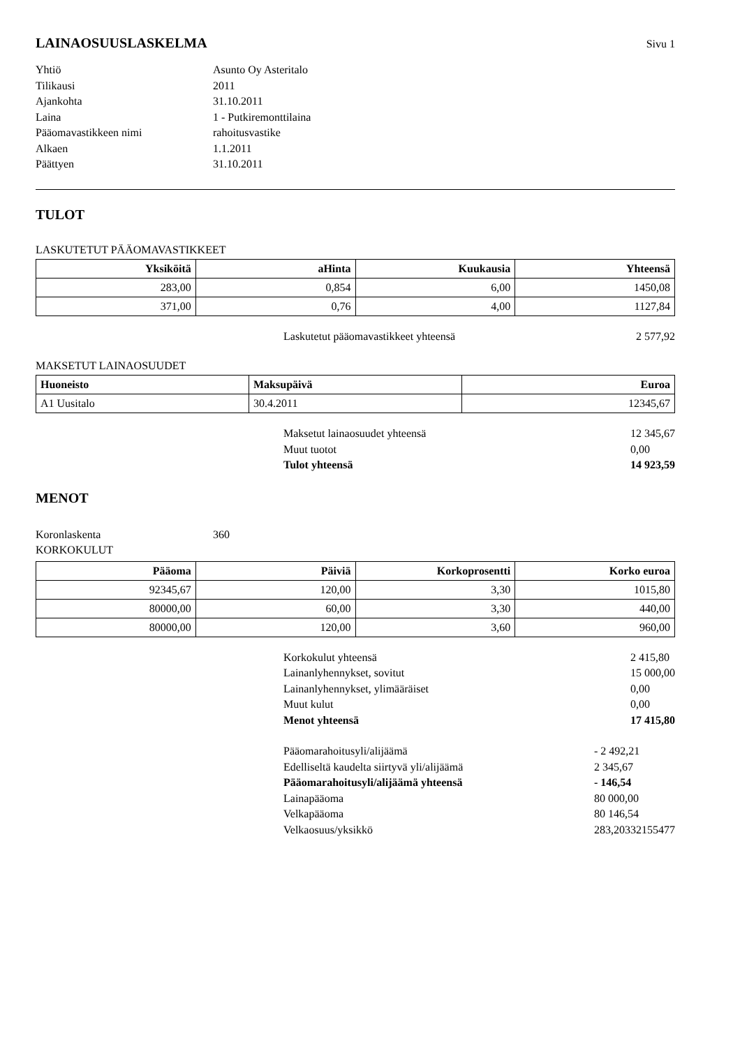LAINAOSUUSLASKELMA
Sivu 1
Yhtiö
Asunto Oy Asteritalo
Tilikausi
2011
Ajankohta
31.10.2011
Laina
1 - Putkiremonttilaina
Pääomavastikkeen nimi
rahoitusvastike
Alkaen
1.1.2011
Päättyen
31.10.2011
TULOT
LASKUTETUT PÄÄOMAVASTIKKEET
| Yksiköitä | aHinta | Kuukausia | Yhteensä |
| --- | --- | --- | --- |
| 283,00 | 0,854 | 6,00 | 1450,08 |
| 371,00 | 0,76 | 4,00 | 1127,84 |
Laskutetut pääomavastikkeet yhteensä
2 577,92
MAKSETUT LAINAOSUUDET
| Huoneisto | Maksupäivä | Euroa |
| --- | --- | --- |
| A1 Uusitalo | 30.4.2011 | 12345,67 |
Maksetut lainaosuudet yhteensä
12 345,67
Muut tuotot
0,00
Tulot yhteensä
14 923,59
MENOT
Koronlaskenta
360
KORKOKULUT
| Pääoma | Päiviä | Korkoprosentti | Korko euroa |
| --- | --- | --- | --- |
| 92345,67 | 120,00 | 3,30 | 1015,80 |
| 80000,00 | 60,00 | 3,30 | 440,00 |
| 80000,00 | 120,00 | 3,60 | 960,00 |
Korkokulut yhteensä
2 415,80
Lainanlyhennykset, sovitut
15 000,00
Lainanlyhennykset, ylimääräiset
0,00
Muut kulut
0,00
Menot yhteensä
17 415,80
Pääomarahoitusyli/alijäämä
- 2 492,21
Edelliseltä kaudelta siirtyvä yli/alijäämä
2 345,67
Pääomarahoitusyli/alijäämä yhteensä
- 146,54
Lainapääoma
80 000,00
Velkapääoma
80 146,54
Velkaosuus/yksikkö
283,20332155477